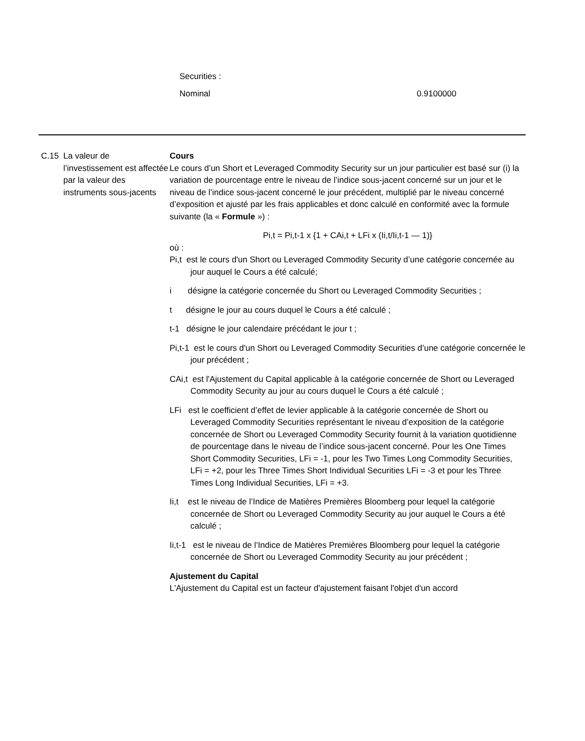Securities :
Nominal 0.9100000
C.15 La valeur de l’investissement est affectée par la valeur des instruments sous-jacents
Cours
Le cours d’un Short et Leveraged Commodity Security sur un jour particulier est basé sur (i) la variation de pourcentage entre le niveau de l’indice sous-jacent concerné sur un jour et le niveau de l’indice sous-jacent concerné le jour précédent, multiplié par le niveau concerné d’exposition et ajusté par les frais applicables et donc calculé en conformité avec la formule suivante (la « Formule ») :
Pi,t = Pi,t-1 x {1 + CAi,t + LFi x (Ii,t/Ii,t-1 — 1)}
où :
Pi,t est le cours d'un Short ou Leveraged Commodity Security d’une catégorie concernée au jour auquel le Cours a été calculé;
i désigne la catégorie concernée du Short ou Leveraged Commodity Securities ;
t désigne le jour au cours duquel le Cours a été calculé ;
t-1 désigne le jour calendaire précédant le jour t ;
Pi,t-1 est le cours d'un Short ou Leveraged Commodity Securities d’une catégorie concernée le jour précédent ;
CAi,t est l'Ajustement du Capital applicable à la catégorie concernée de Short ou Leveraged Commodity Security au jour au cours duquel le Cours a été calculé ;
LFi est le coefficient d’effet de levier applicable à la catégorie concernée de Short ou Leveraged Commodity Securities représentant le niveau d’exposition de la catégorie concernée de Short ou Leveraged Commodity Security fournit à la variation quotidienne de pourcentage dans le niveau de l’indice sous-jacent concerné. Pour les One Times Short Commodity Securities, LFi = -1, pour les Two Times Long Commodity Securities, LFi = +2, pour les Three Times Short Individual Securities LFi = -3 et pour les Three Times Long Individual Securities, LFi = +3.
Ii,t est le niveau de l’Indice de Matières Premières Bloomberg pour lequel la catégorie concernée de Short ou Leveraged Commodity Security au jour auquel le Cours a été calculé ;
Ii,t-1 est le niveau de l’Indice de Matières Premières Bloomberg pour lequel la catégorie concernée de Short ou Leveraged Commodity Security au jour précédent ;
Ajustement du Capital
L'Ajustement du Capital est un facteur d'ajustement faisant l'objet d'un accord